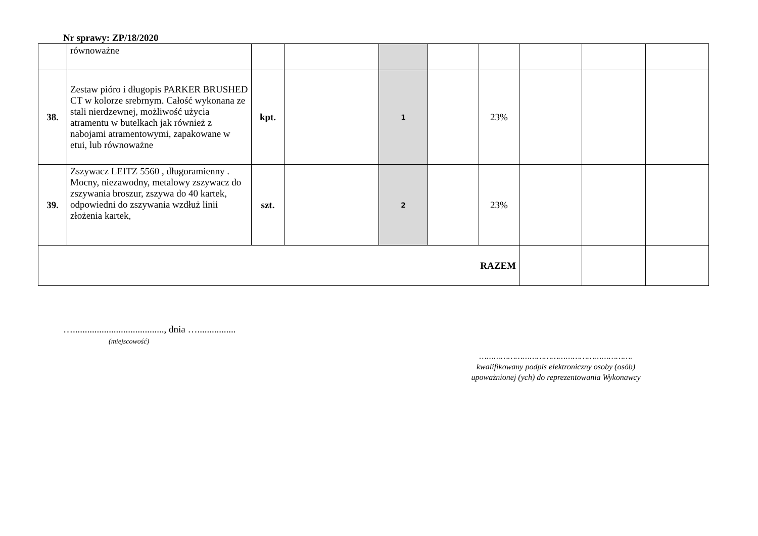Nr sprawy: ZP/18/2020
| | równoważne | | | | | | | | |
| 38. | Zestaw pióro i długopis PARKER BRUSHED CT w kolorze srebrnym. Całość wykonana ze stali nierdzewnej, możliwość użycia atramentu w butelkach jak również z nabojami atramentowymi, zapakowane w etui, lub równoważne | kpt. | | 1 | | 23% | | | |
| 39. | Zszywacz LEITZ 5560 , długoramienny . Mocny, niezawodny, metalowy zszywacz do zszywania broszur, zszywa do 40 kartek, odpowiedni do zszywania wzdłuż linii złożenia kartek, | szt. | | 2 | | 23% | | | |
| RAZEM | | | | | | | | | |
…......................................, dnia …................
(miejscowość)
……………………………………………………….
kwalifikowany podpis elektroniczny osoby (osób)
upoważnionej (ych) do reprezentowania Wykonawcy